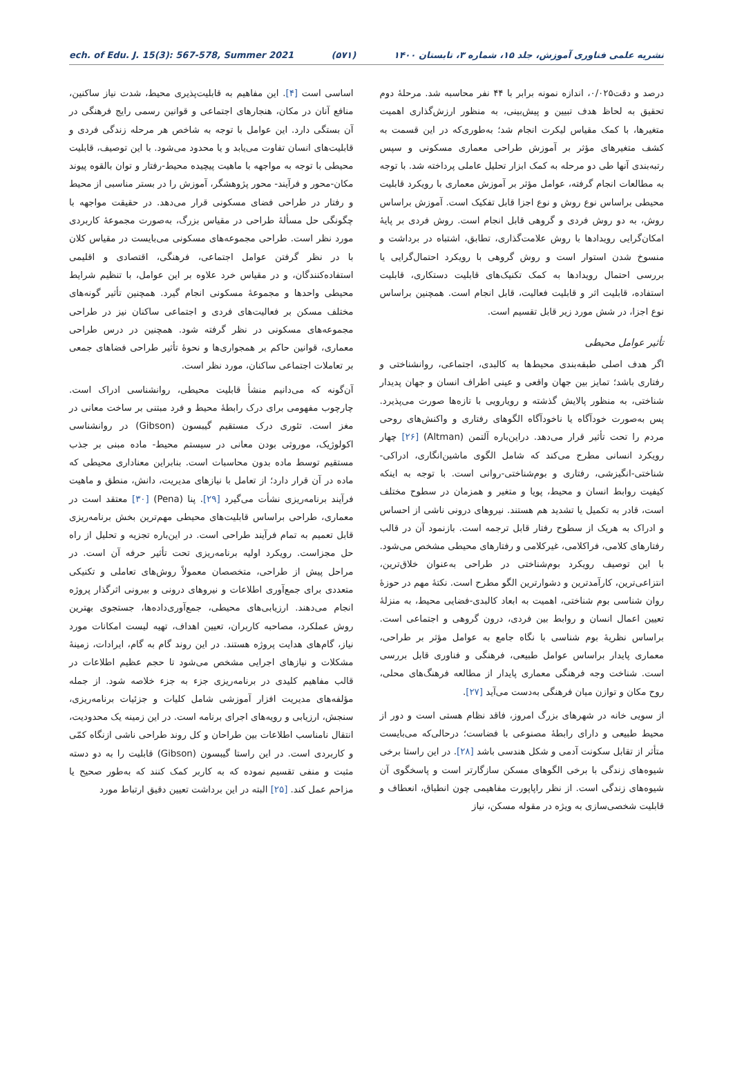ech. of Edu. J. 15(3): 567-578, Summer 2021 (۵۷۱) نشریه علمی فناوری آموزش، جلد ۱۵، شماره ۳، تابستان ۱۴۰۰
درصد و دقت۰/۰۲۵، اندازه نمونه برابر با ۴۴ نفر محاسبه شد. مرحلهٔ دوم تحقیق به لحاظ هدف تبیین و پیش‌بینی، به منظور ارزش‌گذاری اهمیت متغیرها، با کمک مقیاس لیکرت انجام شد؛ به‌طوری‌که در این قسمت به کشف متغیرهای مؤثر بر آموزش طراحی معماری مسکونی و سپس رتبه‌بندی آنها طی دو مرحله به کمک ابزار تحلیل عاملی پرداخته شد. با توجه به مطالعات انجام گرفته، عوامل مؤثر بر آموزش معماری با رویکرد قابلیت محیطی براساس نوع روش و نوع اجزا قابل تفکیک است. آموزش براساس روش، به دو روش فردی و گروهی قابل انجام است. روش فردی بر پایهٔ امکان‌گرایی رویدادها با روش علامت‌گذاری، تطابق، اشتباه در برداشت و منسوخ شدن استوار است و روش گروهی با رویکرد احتمال‌گرایی یا بررسی احتمال رویدادها به کمک تکنیک‌های قابلیت دستکاری، قابلیت استفاده، قابلیت اثر و قابلیت فعالیت، قابل انجام است. همچنین براساس نوع اجزا، در شش مورد زیر قابل تقسیم است.
تأثیر عوامل محیطی
اگر هدف اصلی طبقه‌بندی محیط‌ها به کالبدی، اجتماعی، روانشناختی و رفتاری باشد؛ تمایز بین جهان واقعی و عینی اطراف انسان و جهان پدیدار شناختی، به منظور پالایش گذشته و رویارویی با تازه‌ها صورت می‌پذیرد. پس به‌صورت خودآگاه یا ناخودآگاه الگوهای رفتاری و واکنش‌های روحی مردم را تحت تأثیر قرار می‌دهد. دراین‌باره آلتمن (Altman) [۲۶] چهار رویکرد انسانی مطرح می‌کند که شامل الگوی ماشین‌انگاری، ادراکی-شناختی-انگیزشی، رفتاری و بوم‌شناختی-روانی است. با توجه به اینکه کیفیت روابط انسان و محیط، پویا و متغیر و همزمان در سطوح مختلف است، قادر به تکمیل یا تشدید هم هستند. نیروهای درونی ناشی از احساس و ادراک به هریک از سطوح رفتار قابل ترجمه است. بازنمود آن در قالب رفتارهای کلامی، فراکلامی، غیرکلامی و رفتارهای محیطی مشخص می‌شود. با این توصیف رویکرد بوم‌شناختی در طراحی به‌عنوان خلاق‌ترین، انتزاعی‌ترین، کارآمدترین و دشوارترین الگو مطرح است. نکتهٔ مهم در حوزهٔ روان شناسی بوم شناختی، اهمیت به ابعاد کالبدی-فضایی محیط، به منزلهٔ تعیین اعمال انسان و روابط بین فردی، درون گروهی و اجتماعی است. براساس نظریهٔ بوم شناسی با نگاه جامع به عوامل مؤثر بر طراحی، معماری پایدار براساس عوامل طبیعی، فرهنگی و فناوری قابل بررسی است. شناخت وجه فرهنگی معماری پایدار از مطالعه فرهنگ‌های محلی، روح مکان و توازن میان فرهنگی به‌دست می‌آید [۲۷].
از سویی خانه در شهرهای بزرگ امروز، فاقد نظام هستی است و دور از محیط طبیعی و دارای رابطهٔ مصنوعی با فضاست؛ درحالی‌که می‌بایست متأثر از تقابل سکونت آدمی و شکل هندسی باشد [۲۸]. در این راستا برخی شیوه‌های زندگی با برخی الگوهای مسکن سازگارتر است و پاسخگوی آن شیوه‌های زندگی است. از نظر راپاپورت مفاهیمی چون انطباق، انعطاف و قابلیت شخصی‌سازی به ویژه در مقوله مسکن، نیاز
اساسی است [۴]. این مفاهیم به قابلیت‌پذیری محیط، شدت نیاز ساکنین، منافع آنان در مکان، هنجارهای اجتماعی و قوانین رسمی رایج فرهنگی در آن بستگی دارد. این عوامل با توجه به شاخص هر مرحله زندگی فردی و قابلیت‌های انسان تفاوت می‌یابد و یا محدود می‌شود. با این توصیف، قابلیت محیطی با توجه به مواجهه با ماهیت پیچیده محیط-رفتار و توان بالقوه پیوند مکان-محور و فرآیند- محور پژوهشگر، آموزش را در بستر مناسبی از محیط و رفتار در طراحی فضای مسکونی قرار می‌دهد. در حقیقت مواجهه با چگونگی حل مسألهٔ طراحی در مقیاس بزرگ، به‌صورت مجموعهٔ کاربردی مورد نظر است. طراحی مجموعه‌های مسکونی می‌بایست در مقیاس کلان با در نظر گرفتن عوامل اجتماعی، فرهنگی، اقتصادی و اقلیمی استفاده‌کنندگان، و در مقیاس خرد علاوه بر این عوامل، با تنظیم شرایط محیطی واحدها و مجموعهٔ مسکونی انجام گیرد. همچنین تأثیر گونه‌های مختلف مسکن بر فعالیت‌های فردی و اجتماعی ساکنان نیز در طراحی مجموعه‌های مسکونی در نظر گرفته شود. همچنین در درس طراحی معماری، قوانین حاکم بر همجواری‌ها و نحوهٔ تأثیر طراحی فضاهای جمعی بر تعاملات اجتماعی ساکنان، مورد نظر است.
آن‌گونه که می‌دانیم منشأ قابلیت محیطی، روانشناسی ادراک است. چارچوب مفهومی برای درک رابطهٔ محیط و فرد مبتنی بر ساخت معانی در مغز است. تئوری درک مستقیم گیبسون (Gibson) در روانشناسی اکولوژیک، موروثی بودن معانی در سیستم محیط- ماده مبنی بر جذب مستقیم توسط ماده بدون محاسبات است. بنابراین معناداری محیطی که ماده در آن قرار دارد؛ از تعامل با نیازهای مدیریت، دانش، منطق و ماهیت فرآیند برنامه‌ریزی نشأت می‌گیرد [۲۹]. پنا (Pena) [۳۰] معتقد است در معماری، طراحی براساس قابلیت‌های محیطی مهم‌ترین بخش برنامه‌ریزی قابل تعمیم به تمام فرآیند طراحی است. در این‌باره تجزیه و تحلیل از راه حل مجزاست. رویکرد اولیه برنامه‌ریزی تحت تأثیر حرفه آن است. در مراحل پیش از طراحی، متخصصان معمولاً روش‌های تعاملی و تکنیکی متعددی برای جمع‌آوری اطلاعات و نیروهای درونی و بیرونی اثرگذار پروژه انجام می‌دهند. ارزیابی‌های محیطی، جمع‌آوری‌داده‌ها، جستجوی بهترین روش عملکرد، مصاحبه کاربران، تعیین اهداف، تهیه لیست امکانات مورد نیاز، گام‌های هدایت پروژه هستند. در این روند گام به گام، ایرادات، زمینهٔ مشکلات و نیازهای اجرایی مشخص می‌شود تا حجم عظیم اطلاعات در قالب مفاهیم کلیدی در برنامه‌ریزی جزء به جزء خلاصه شود. از جمله مؤلفه‌های مدیریت افزار آموزشی شامل کلیات و جزئیات برنامه‌ریزی، سنجش، ارزیابی و رویه‌های اجرای برنامه است. در این زمینه یک محدودیت، انتقال نامناسب اطلاعات بین طراحان و کل روند طراحی ناشی ازنگاه کمّی و کاربردی است. در این راستا گیبسون (Gibson) قابلیت را به دو دسته مثبت و منفی تقسیم نموده که به کاربر کمک کنند که به‌طور صحیح یا مزاحم عمل کند. [۲۵] البته در این برداشت تعیین دقیق ارتباط مورد